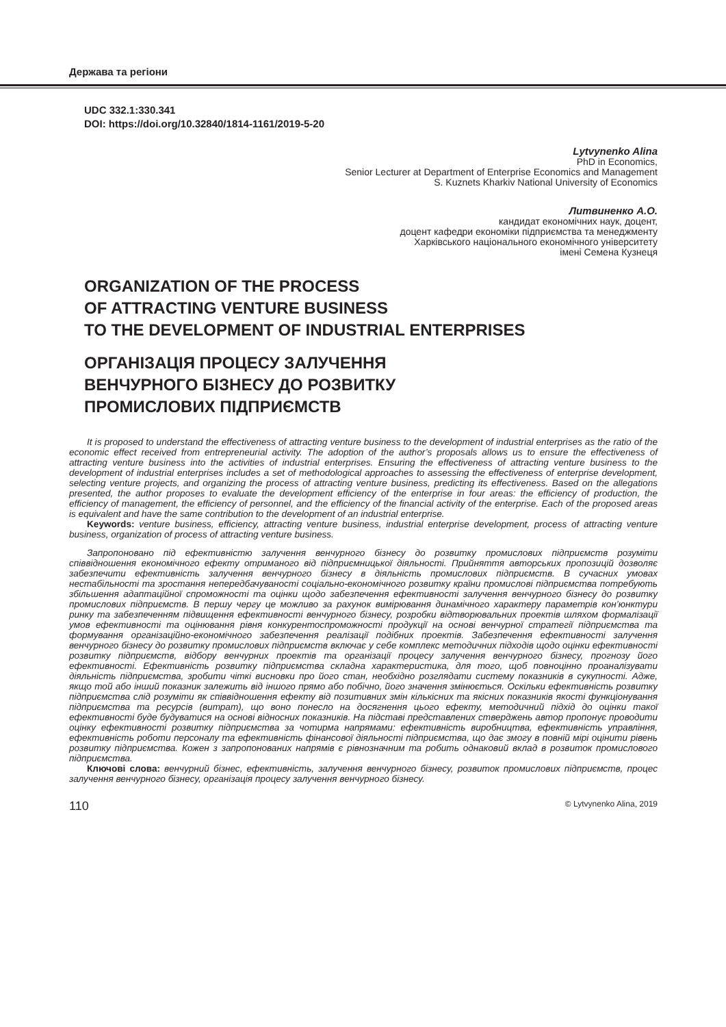Держава та регіони
UDC 332.1:330.341
DOI: https://doi.org/10.32840/1814-1161/2019-5-20
Lytvynenko Alina
PhD in Economics,
Senior Lecturer at Department of Enterprise Economics and Management
S. Kuznets Kharkiv National University of Economics
Литвиненко А.О.
кандидат економічних наук, доцент,
доцент кафедри економіки підприємства та менеджменту
Харківського національного економічного університету
імені Семена Кузнеця
ORGANIZATION OF THE PROCESS
OF ATTRACTING VENTURE BUSINESS
TO THE DEVELOPMENT OF INDUSTRIAL ENTERPRISES
ОРГАНІЗАЦІЯ ПРОЦЕСУ ЗАЛУЧЕННЯ
ВЕНЧУРНОГО БІЗНЕСУ ДО РОЗВИТКУ
ПРОМИСЛОВИХ ПІДПРИЄМСТВ
It is proposed to understand the effectiveness of attracting venture business to the development of industrial enterprises as the ratio of the economic effect received from entrepreneurial activity. The adoption of the author’s proposals allows us to ensure the effectiveness of attracting venture business into the activities of industrial enterprises. Ensuring the effectiveness of attracting venture business to the development of industrial enterprises includes a set of methodological approaches to assessing the effectiveness of enterprise development, selecting venture projects, and organizing the process of attracting venture business, predicting its effectiveness. Based on the allegations presented, the author proposes to evaluate the development efficiency of the enterprise in four areas: the efficiency of production, the efficiency of management, the efficiency of personnel, and the efficiency of the financial activity of the enterprise. Each of the proposed areas is equivalent and have the same contribution to the development of an industrial enterprise.
Keywords: venture business, efficiency, attracting venture business, industrial enterprise development, process of attracting venture business, organization of process of attracting venture business.
Запропоновано під ефективністю залучення венчурного бізнесу до розвитку промислових підприємств розуміти співвідношення економічного ефекту отриманого від підприємницької діяльності. Прийняття авторських пропозицій дозволяє забезпечити ефективність залучення венчурного бізнесу в діяльність промислових підприємств. В сучасних умовах нестабільності та зростання непередбачуваності соціально-економічного розвитку країни промислові підприємства потребують збільшення адаптаційної спроможності та оцінки щодо забезпечення ефективності залучення венчурного бізнесу до розвитку промислових підприємств. В першу чергу це можливо за рахунок вимірювання динамічного характеру параметрів кон’юнктури ринку та забезпеченням підвищення ефективності венчурного бізнесу, розробки відтворювальних проектів шляхом формалізації умов ефективності та оцінювання рівня конкурентоспроможності продукції на основі венчурної стратегії підприємства та формування організаційно-економічного забезпечення реалізації подібних проектів. Забезпечення ефективності залучення венчурного бізнесу до розвитку промислових підприємств включає у себе комплекс методичних підходів щодо оцінки ефективності розвитку підприємств, відбору венчурних проектів та організації процесу залучення венчурного бізнесу, прогнозу його ефективності. Ефективність розвитку підприємства складна характеристика, для того, щоб повноцінно проаналізувати діяльність підприємства, зробити чіткі висновки про його стан, необхідно розглядати систему показників в сукупності. Адже, якщо той або інший показник залежить від іншого прямо або побічно, його значення змінюється. Оскільки ефективність розвитку підприємства слід розуміти як співвідношення ефекту від позитивних змін кількісних та якісних показників якості функціонування підприємства та ресурсів (витрат), що воно понесло на досягнення цього ефекту, методичний підхід до оцінки такої ефективності буде будуватися на основі відносних показників. На підставі представлених стверджень автор пропонує проводити оцінку ефективності розвитку підприємства за чотирма напрямами: ефективність виробництва, ефективність управління, ефективність роботи персоналу та ефективність фінансової діяльності підприємства, що дає змогу в повній мірі оцінити рівень розвитку підприємства. Кожен з запропонованих напрямів є рівнозначним та робить однаковий вклад в розвиток промислового підприємства.
Ключові слова: венчурний бізнес, ефективність, залучення венчурного бізнесу, розвиток промислових підприємств, процес залучення венчурного бізнесу, організація процесу залучення венчурного бізнесу.
110 © Lytvynenko Alina, 2019